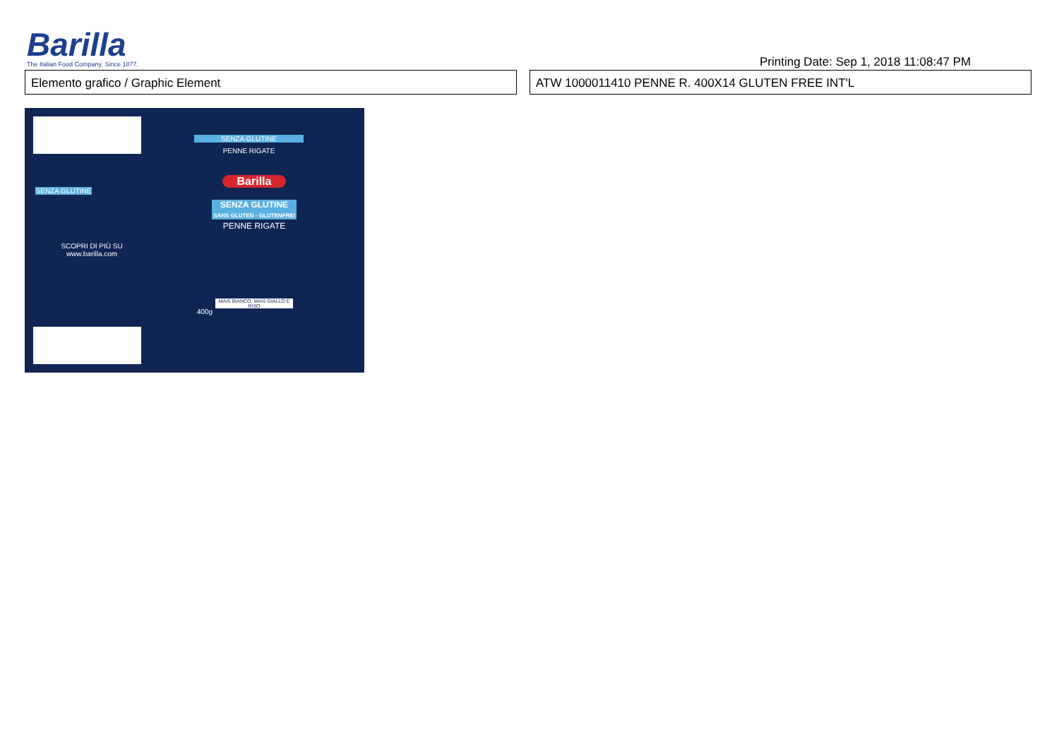Barilla
The Italian Food Company. Since 1877.
Printing Date: Sep 1, 2018 11:08:47 PM
Elemento grafico / Graphic Element ATW 1000011410 PENNE R. 400X14 GLUTEN FREE INT'L
SENZA GLUTINE
PENNE RIGATE
Barilla
SENZA GLUTINE
SANS GLUTEN - GLUTENFREI
PENNE RIGATE
SENZA GLUTINE
MAIS BIANCO, MAIS GIALLO E RISO
SCOPRI DI PIÙ SU www.barilla.com
400g